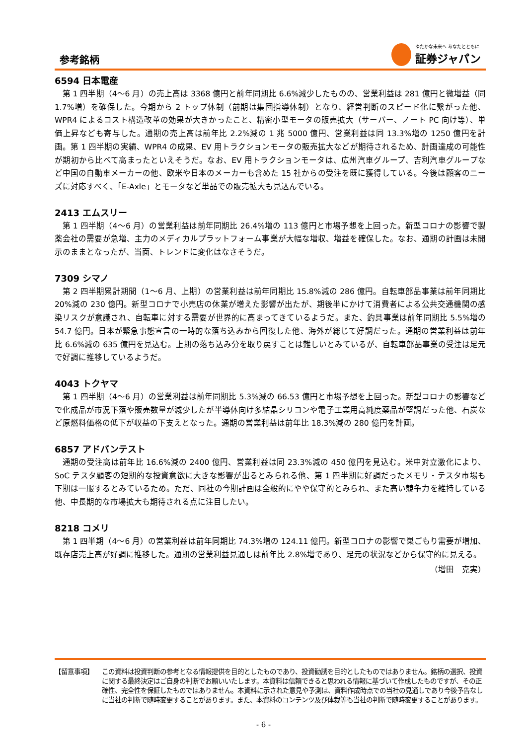参考銘柄
ゆたかな未来へ あなたとともに
証券ジャパン
6594 日本電産
第 1 四半期（4～6 月）の売上高は 3368 億円と前年同期比 6.6%減少したものの、営業利益は 281 億円と微増益（同 1.7%増）を確保した。今期から 2 トップ体制（前期は集団指導体制）となり、経営判断のスピード化に繋がった他、WPR4 によるコスト構造改革の効果が大きかったこと、精密小型モータの販売拡大（サーバー、ノート PC 向け等）、単価上昇なども寄与した。通期の売上高は前年比 2.2%減の 1 兆 5000 億円、営業利益は同 13.3%増の 1250 億円を計画。第 1 四半期の実績、WPR4 の成果、EV 用トラクションモータの販売拡大などが期待されるため、計画達成の可能性が期初から比べて高まったといえそうだ。なお、EV 用トラクションモータは、広州汽車グループ、吉利汽車グループなど中国の自動車メーカーの他、欧米や日本のメーカーも含めた 15 社からの受注を既に獲得している。今後は顧客のニーズに対応すべく、「E-Axle」とモータなど単品での販売拡大も見込んでいる。
2413 エムスリー
第 1 四半期（4～6 月）の営業利益は前年同期比 26.4%増の 113 億円と市場予想を上回った。新型コロナの影響で製薬会社の需要が急増、主力のメディカルプラットフォーム事業が大幅な増収、増益を確保した。なお、通期の計画は未開示のままとなったが、当面、トレンドに変化はなさそうだ。
7309 シマノ
第 2 四半期累計期間（1～6 月、上期）の営業利益は前年同期比 15.8%減の 286 億円。自転車部品事業は前年同期比 20%減の 230 億円。新型コロナで小売店の休業が増えた影響が出たが、期後半にかけて消費者による公共交通機関の感染リスクが意識され、自転車に対する需要が世界的に高まってきているようだ。また、釣具事業は前年同期比 5.5%増の 54.7 億円。日本が緊急事態宣言の一時的な落ち込みから回復した他、海外が総じて好調だった。通期の営業利益は前年比 6.6%減の 635 億円を見込む。上期の落ち込み分を取り戻すことは難しいとみているが、自転車部品事業の受注は足元で好調に推移しているようだ。
4043 トクヤマ
第 1 四半期（4～6 月）の営業利益は前年同期比 5.3%減の 66.53 億円と市場予想を上回った。新型コロナの影響などで化成品が市況下落や販売数量が減少したが半導体向け多結晶シリコンや電子工業用高純度薬品が堅調だった他、石炭など原燃料価格の低下が収益の下支えとなった。通期の営業利益は前年比 18.3%減の 280 億円を計画。
6857 アドバンテスト
通期の受注高は前年比 16.6%減の 2400 億円、営業利益は同 23.3%減の 450 億円を見込む。米中対立激化により、SoC テスタ顧客の短期的な投資意欲に大きな影響が出るとみられる他、第 1 四半期に好調だったメモリ・テスタ市場も下期は一服するとみているため。ただ、同社の今期計画は全般的にやや保守的とみられ、また高い競争力を維持している他、中長期的な市場拡大も期待される点に注目したい。
8218 コメリ
第 1 四半期（4～6 月）の営業利益は前年同期比 74.3%増の 124.11 億円。新型コロナの影響で巣ごもり需要が増加、既存店売上高が好調に推移した。通期の営業利益見通しは前年比 2.8%増であり、足元の状況などから保守的に見える。
（増田　克実）
【留意事項】 この資料は投資判断の参考となる情報提供を目的としたものであり、投資勧誘を目的としたものではありません。銘柄の選択、投資に関する最終決定はご自身の判断でお願いいたします。本資料は信頼できると思われる情報に基づいて作成したものですが、その正確性、完全性を保証したものではありません。本資料に示された意見や予測は、資料作成時点での当社の見通しであり今後予告なしに当社の判断で随時変更することがあります。また、本資料のコンテンツ及び体裁等も当社の判断で随時変更することがあります。
- 6 -